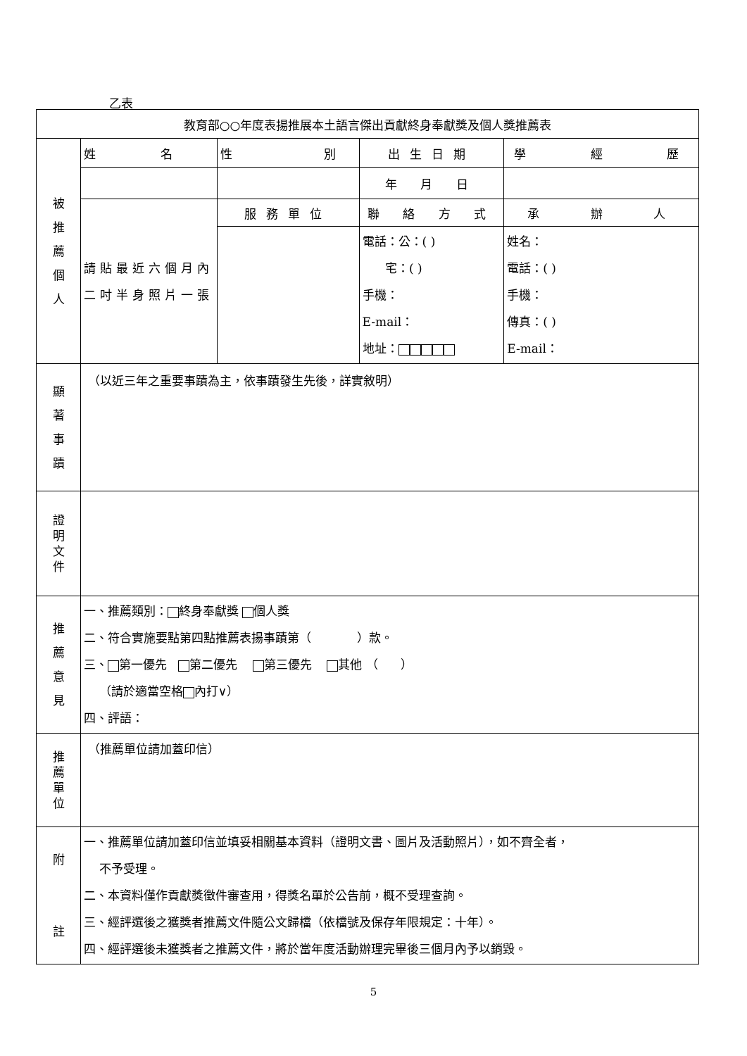乙表
| 教育部○○年度表揚推展本土語言傑出貢獻終身奉獻獎及個人獎推薦表 | | | | |
| 被 推 薦 個 人 | 姓 名 | 性 別 | 出生日期 | 學 經 歷 |
| | | | 年 月 日 | |
| | 請貼最近六個月內二吋半身照片一張 | 服務單位 | 聯 絡 方 式 | 承 辦 人 |
| | | | 電話：公：( ) 宅：( ) 手機： E-mail： 地址： | 姓名： 電話：( ) 手機： 傳真：( ) E-mail： |
| 顯 著 事 蹟 | （以近三年之重要事蹟為主，依事蹟發生先後，詳實敘明） | | | |
| 證 明 文 件 | | | | |
| 推 薦 意 見 | 一、推薦類別： 終身奉獻獎 個人獎 二、符合實施要點第四點推薦表揚事蹟第（ ）款。 三、 第一優先 第二優先 第三優先 其他 （ ） （請於適當空格 內打∨） 四、評語： | | | |
| 推 薦 單 位 | （推薦單位請加蓋印信） | | | |
| 附 註 | 一、推薦單位請加蓋印信並填妥相關基本資料（證明文書、圖片及活動照片），如不齊全者， 不予受理。 二、本資料僅作貢獻獎徵件審查用，得獎名單於公告前，概不受理查詢。 三、經評選後之獲獎者推薦文件隨公文歸檔（依檔號及保存年限規定：十年）。 四、經評選後未獲獎者之推薦文件，將於當年度活動辦理完畢後三個月內予以銷毀。 | | | |
5